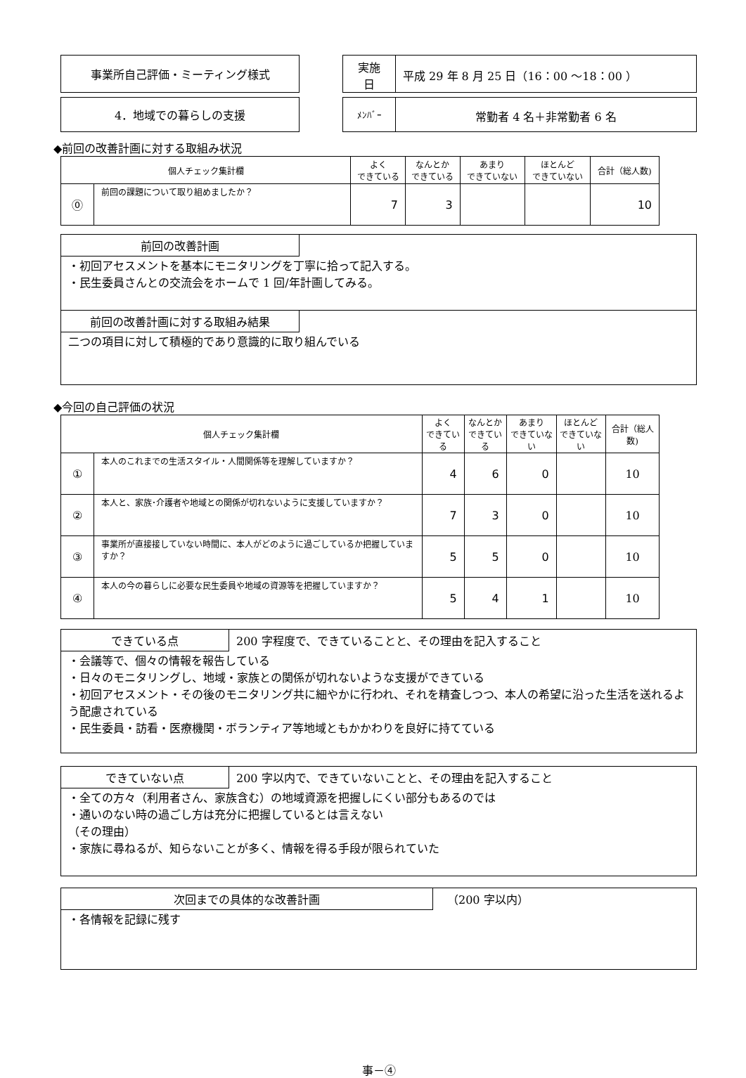事業所自己評価・ミーティング様式
実施
日
平成 29 年 8 月 25 日（16：00 ～18：00 ）
4．地域での暮らしの支援
ﾒﾝﾊﾞｰ
常勤者 4 名＋非常勤者 6 名
◆前回の改善計画に対する取組み状況
| 個人チェック集計欄 | | よく できている | なんとか できている | あまり できていない | ほとんど できていない | 合計（総人数) |
| --- | --- | --- | --- | --- | --- | --- |
| ⓪ | 前回の課題について取り組めましたか？ | 7 | 3 | | | 10 |
前回の改善計画
・初回アセスメントを基本にモニタリングを丁寧に拾って記入する。
・民生委員さんとの交流会をホームで 1 回/年計画してみる。
前回の改善計画に対する取組み結果
二つの項目に対して積極的であり意識的に取り組んでいる
◆今回の自己評価の状況
| 個人チェック集計欄 | | よく できている | なんとか できている | あまり できていない | ほとんど できていない | 合計（総人数) |
| --- | --- | --- | --- | --- | --- | --- |
| ① | 本人のこれまでの生活スタイル・人間関係等を理解していますか？ | 4 | 6 | 0 | | 10 |
| ② | 本人と、家族･介護者や地域との関係が切れないように支援していますか？ | 7 | 3 | 0 | | 10 |
| ③ | 事業所が直接接していない時間に、本人がどのように過ごしているか把握していますか？ | 5 | 5 | 0 | | 10 |
| ④ | 本人の今の暮らしに必要な民生委員や地域の資源等を把握していますか？ | 5 | 4 | 1 | | 10 |
できている点 200 字程度で、できていることと、その理由を記入すること
・会議等で、個々の情報を報告している
・日々のモニタリングし、地域・家族との関係が切れないような支援ができている
・初回アセスメント・その後のモニタリング共に細やかに行われ、それを精査しつつ、本人の希望に沿った生活を送れるよう配慮されている
・民生委員・訪看・医療機関・ボランティア等地域ともかかわりを良好に持てている
できていない点 200 字以内で、できていないことと、その理由を記入すること
・全ての方々（利用者さん、家族含む）の地域資源を把握しにくい部分もあるのでは
・通いのない時の過ごし方は充分に把握しているとは言えない
（その理由）
・家族に尋ねるが、知らないことが多く、情報を得る手段が限られていた
次回までの具体的な改善計画 （200 字以内）
・各情報を記録に残す
事－④